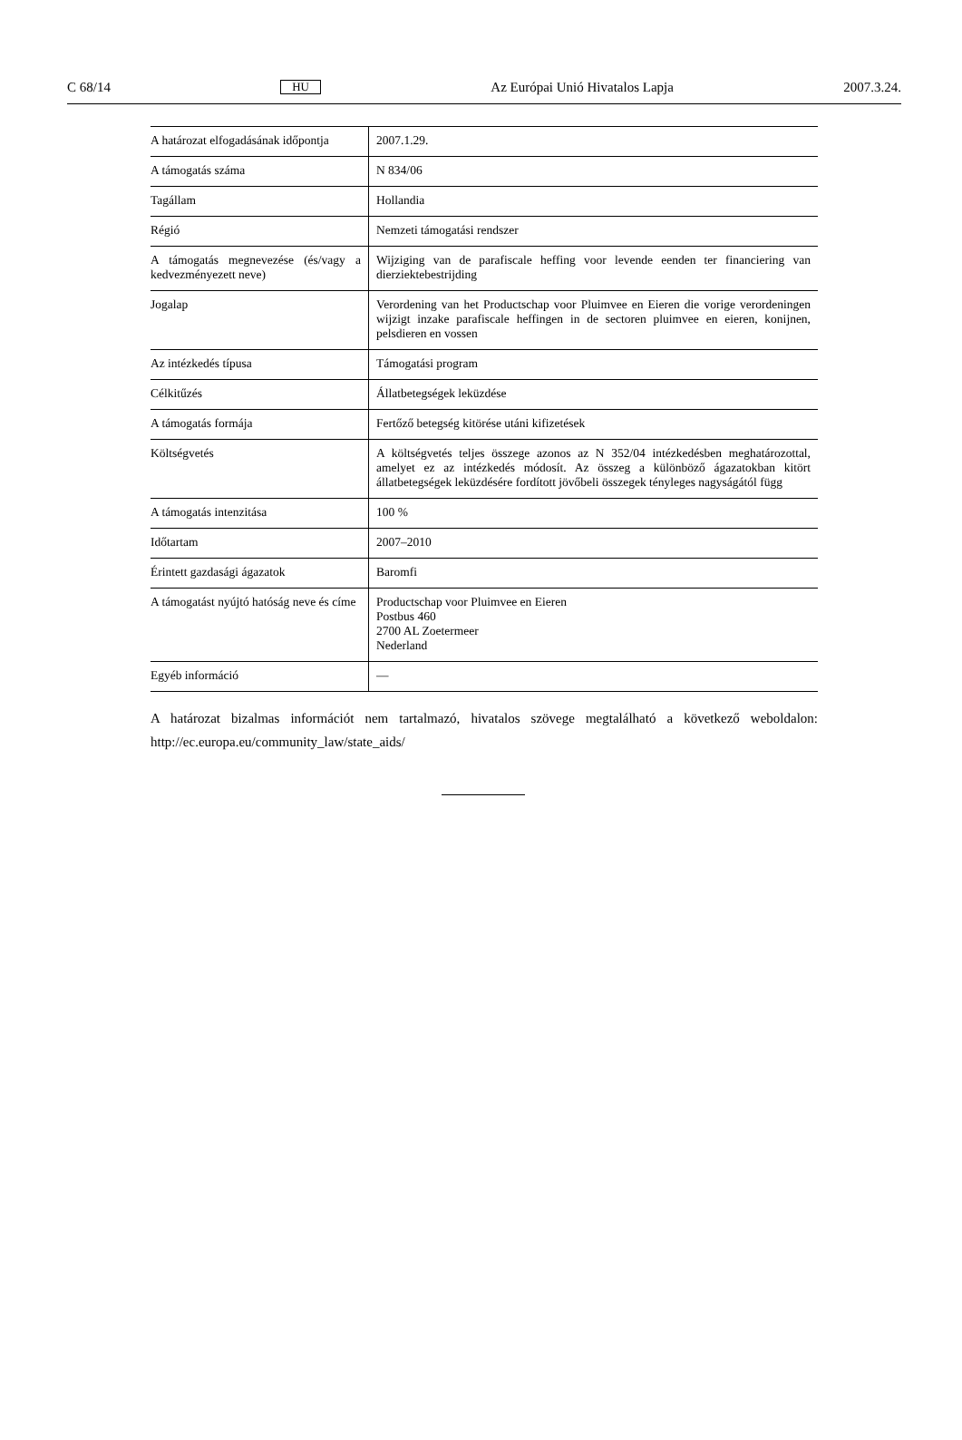C 68/14 HU Az Európai Unió Hivatalos Lapja 2007.3.24.
| A határozat elfogadásának időpontja | 2007.1.29. |
| A támogatás száma | N 834/06 |
| Tagállam | Hollandia |
| Régió | Nemzeti támogatási rendszer |
| A támogatás megnevezése (és/vagy a kedvezményezett neve) | Wijziging van de parafiscale heffing voor levende eenden ter financiering van dierziektebestrijding |
| Jogalap | Verordening van het Productschap voor Pluimvee en Eieren die vorige verordeningen wijzigt inzake parafiscale heffingen in de sectoren pluimvee en eieren, konijnen, pelsdieren en vossen |
| Az intézkedés típusa | Támogatási program |
| Célkitűzés | Állatbetegségek leküzdése |
| A támogatás formája | Fertőző betegség kitörése utáni kifizetések |
| Költségvetés | A költségvetés teljes összege azonos az N 352/04 intézkedésben meghatározottal, amelyet ez az intézkedés módosít. Az összeg a különböző ágazatokban kitört állatbetegségek leküzdésére fordított jövőbeli összegek tényleges nagyságától függ |
| A támogatás intenzitása | 100 % |
| Időtartam | 2007–2010 |
| Érintett gazdasági ágazatok | Baromfi |
| A támogatást nyújtó hatóság neve és címe | Productschap voor Pluimvee en Eieren Postbus 460 2700 AL Zoetermeer Nederland |
| Egyéb információ | — |
A határozat bizalmas információt nem tartalmazó, hivatalos szövege megtalálható a következő weboldalon: http://ec.europa.eu/community_law/state_aids/